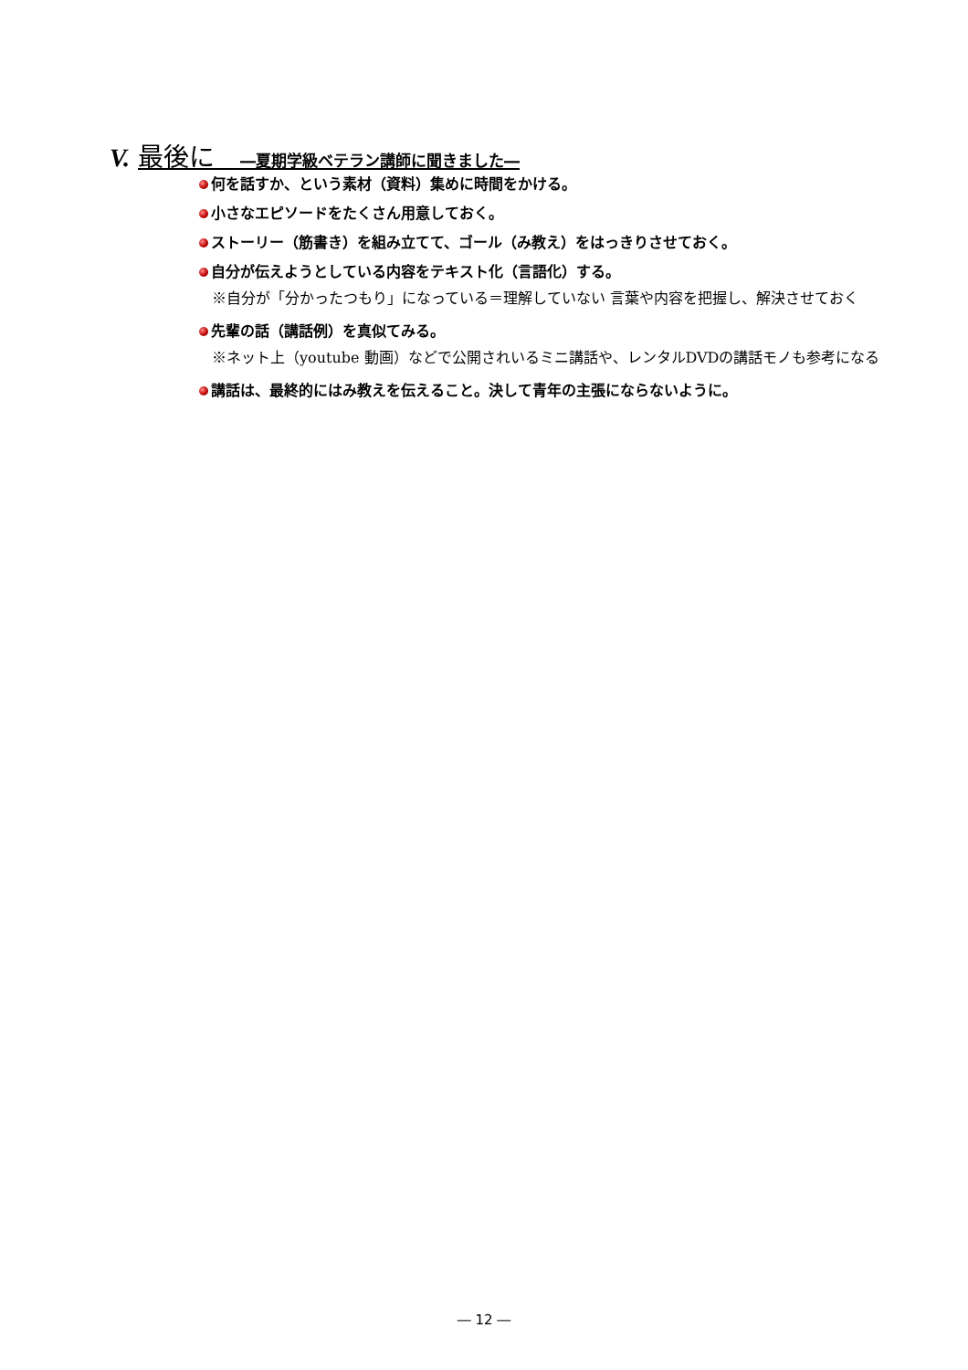V. 最後に　―夏期学級ベテラン講師に聞きました―
何を話すか、という素材（資料）集めに時間をかける。
小さなエピソードをたくさん用意しておく。
ストーリー（筋書き）を組み立てて、ゴール（み教え）をはっきりさせておく。
自分が伝えようとしている内容をテキスト化（言語化）する。
※自分が「分かったつもり」になっている＝理解していない 言葉や内容を把握し、解決させておく
先輩の話（講話例）を真似てみる。
※ネット上（youtube 動画）などで公開されいるミニ講話や、レンタルDVDの講話モノも参考になる
講話は、最終的にはみ教えを伝えること。決して青年の主張にならないように。
― 12 ―